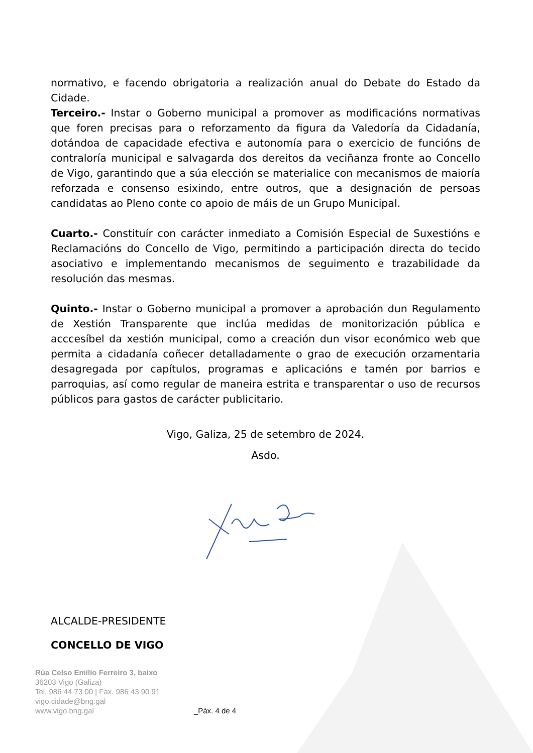normativo, e facendo obrigatoria a realización anual do Debate do Estado da Cidade.
Terceiro.- Instar o Goberno municipal a promover as modificacións normativas que foren precisas para o reforzamento da figura da Valedoría da Cidadanía, dotándoa de capacidade efectiva e autonomía para o exercicio de funcións de contraloría municipal e salvagarda dos dereitos da veciñanza fronte ao Concello de Vigo, garantindo que a súa elección se materialice con mecanismos de maioría reforzada e consenso esixindo, entre outros, que a designación de persoas candidatas ao Pleno conte co apoio de máis de un Grupo Municipal.
Cuarto.- Constituír con carácter inmediato a Comisión Especial de Suxestións e Reclamacións do Concello de Vigo, permitindo a participación directa do tecido asociativo e implementando mecanismos de seguimento e trazabilidade da resolución das mesmas.
Quinto.- Instar o Goberno municipal a promover a aprobación dun Regulamento de Xestión Transparente que inclúa medidas de monitorización pública e acccesíbel da xestión municipal, como a creación dun visor económico web que permita a cidadanía coñecer detalladamente o grao de execución orzamentaria desagregada por capítulos, programas e aplicacións e tamén por barrios e parroquias, así como regular de maneira estrita e transparentar o uso de recursos públicos para gastos de carácter publicitario.
Vigo, Galiza, 25 de setembro de 2024.
Asdo.
ALCALDE-PRESIDENTE
CONCELLO DE VIGO
Rúa Celso Emilio Ferreiro 3, baixo
36203 Vigo (Galiza)
Tel. 986 44 73 00 | Fax. 986 43 90 91
vigo.cidade@bng.gal
www.vigo.bng.gal _Páx. 4 de 4